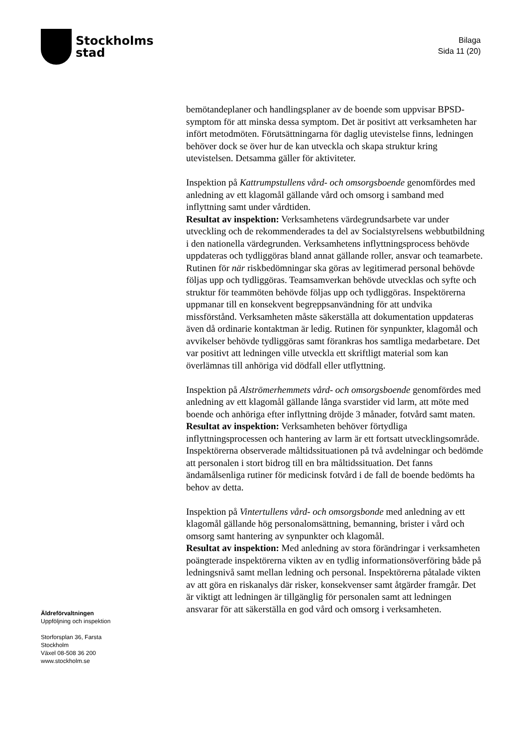Stockholms
stad
Bilaga
Sida 11 (20)
bemötandeplaner och handlingsplaner av de boende som uppvisar BPSD-symptom för att minska dessa symptom. Det är positivt att verksamheten har infört metodmöten. Förutsättningarna för daglig utevistelse finns, ledningen behöver dock se över hur de kan utveckla och skapa struktur kring utevistelsen. Detsamma gäller för aktiviteter.
Inspektion på Kattrumpstullens vård- och omsorgsboende genomfördes med anledning av ett klagomål gällande vård och omsorg i samband med inflyttning samt under vårdtiden.
Resultat av inspektion: Verksamhetens värdegrundsarbete var under utveckling och de rekommenderades ta del av Socialstyrelsens webbutbildning i den nationella värdegrunden. Verksamhetens inflyttningsprocess behövde uppdateras och tydliggöras bland annat gällande roller, ansvar och teamarbete. Rutinen för när riskbedömningar ska göras av legitimerad personal behövde följas upp och tydliggöras. Teamsamverkan behövde utvecklas och syfte och struktur för teammöten behövde följas upp och tydliggöras. Inspektörerna uppmanar till en konsekvent begreppsanvändning för att undvika missförstånd. Verksamheten måste säkerställa att dokumentation uppdateras även då ordinarie kontaktman är ledig. Rutinen för synpunkter, klagomål och avvikelser behövde tydliggöras samt förankras hos samtliga medarbetare. Det var positivt att ledningen ville utveckla ett skriftligt material som kan överlämnas till anhöriga vid dödfall eller utflyttning.
Inspektion på Alströmerhemmets vård- och omsorgsboende genomfördes med anledning av ett klagomål gällande långa svarstider vid larm, att möte med boende och anhöriga efter inflyttning dröjde 3 månader, fotvård samt maten.
Resultat av inspektion: Verksamheten behöver förtydliga inflyttningsprocessen och hantering av larm är ett fortsatt utvecklingsområde. Inspektörerna observerade måltidssituationen på två avdelningar och bedömde att personalen i stort bidrog till en bra måltidssituation. Det fanns ändamålsenliga rutiner för medicinsk fotvård i de fall de boende bedömts ha behov av detta.
Inspektion på Vintertullens vård- och omsorgsbonde med anledning av ett klagomål gällande hög personalomsättning, bemanning, brister i vård och omsorg samt hantering av synpunkter och klagomål.
Resultat av inspektion: Med anledning av stora förändringar i verksamheten poängterade inspektörerna vikten av en tydlig informationsöverföring både på ledningsnivå samt mellan ledning och personal. Inspektörerna påtalade vikten av att göra en riskanalys där risker, konsekvenser samt åtgärder framgår. Det är viktigt att ledningen är tillgänglig för personalen samt att ledningen ansvarar för att säkerställa en god vård och omsorg i verksamheten.
Äldreförvaltningen
Uppföljning och inspektion
Storforsplan 36, Farsta
Stockholm
Växel 08-508 36 200
www.stockholm.se